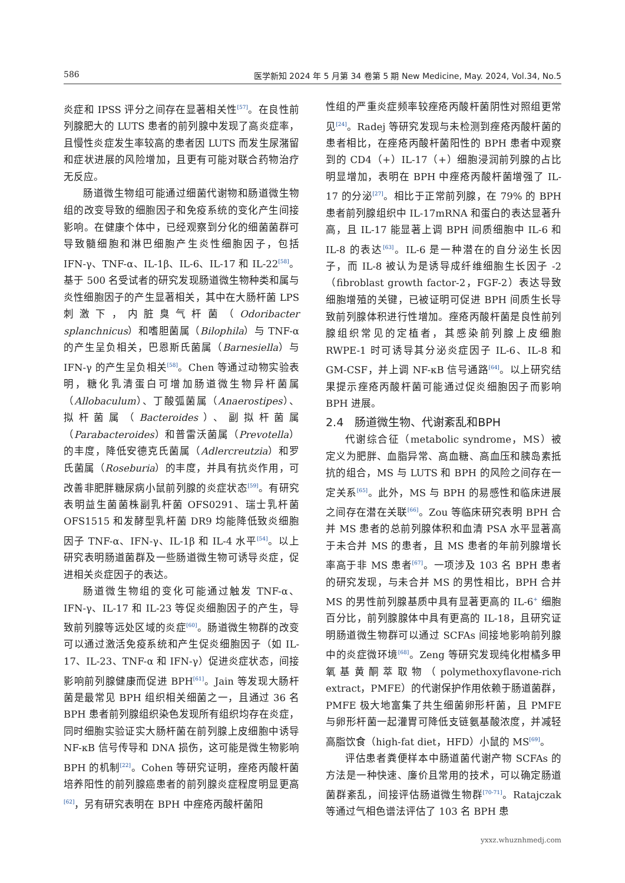586 医学新知 2024 年 5 月第 34 卷第 5 期 New Medicine, May. 2024, Vol.34, No.5
炎症和 IPSS 评分之间存在显著相关性<sup>[57]</sup>。在良性前列腺肥大的 LUTS 患者的前列腺中发现了高炎症率，且慢性炎症发生率较高的患者因 LUTS 而发生尿潴留和症状进展的风险增加，且更有可能对联合药物治疗无反应。
肠道微生物组可能通过细菌代谢物和肠道微生物组的改变导致的细胞因子和免疫系统的变化产生间接影响。在健康个体中，已经观察到分化的细菌菌群可导致髓细胞和淋巴细胞产生炎性细胞因子，包括 IFN-γ、TNF-α、IL-1β、IL-6、IL-17 和 IL-22<sup>[58]</sup>。基于 500 名受试者的研究发现肠道微生物种类和属与炎性细胞因子的产生显著相关，其中在大肠杆菌 LPS 刺激下，内脏臭气杆菌（Odoribacter splanchnicus）和嗜胆菌属（Bilophila）与 TNF-α 的产生呈负相关，巴恩斯氏菌属（Barnesiella）与 IFN-γ 的产生呈负相关<sup>[58]</sup>。Chen 等通过动物实验表明，糖化乳清蛋白可增加肠道微生物异杆菌属（Allobaculum）、丁酸弧菌属（Anaerostipes）、拟杆菌属（Bacteroides）、副拟杆菌属（Parabacteroides）和普雷沃菌属（Prevotella）的丰度，降低安德克氏菌属（Adlercreutzia）和罗氏菌属（Roseburia）的丰度，并具有抗炎作用，可改善非肥胖糖尿病小鼠前列腺的炎症状态<sup>[59]</sup>。有研究表明益生菌菌株副乳杆菌 OFS0291、瑞士乳杆菌 OFS1515 和发酵型乳杆菌 DR9 均能降低致炎细胞因子 TNF-α、IFN-γ、IL-1β 和 IL-4 水平<sup>[54]</sup>。以上研究表明肠道菌群及一些肠道微生物可诱导炎症，促进相关炎症因子的表达。
肠道微生物组的变化可能通过触发 TNF-α、IFN-γ、IL-17 和 IL-23 等促炎细胞因子的产生，导致前列腺等远处区域的炎症<sup>[60]</sup>。肠道微生物群的改变可以通过激活免疫系统和产生促炎细胞因子（如 IL-17、IL-23、TNF-α 和 IFN-γ）促进炎症状态，间接影响前列腺健康而促进 BPH<sup>[61]</sup>。Jain 等发现大肠杆菌是最常见 BPH 组织相关细菌之一，且通过 36 名 BPH 患者前列腺组织染色发现所有组织均存在炎症，同时细胞实验证实大肠杆菌在前列腺上皮细胞中诱导 NF-κB 信号传导和 DNA 损伤，这可能是微生物影响 BPH 的机制<sup>[22]</sup>。Cohen 等研究证明，痤疮丙酸杆菌培养阳性的前列腺癌患者的前列腺炎症程度明显更高<sup>[62]</sup>，另有研究表明在 BPH 中痤疮丙酸杆菌阳
性组的严重炎症频率较痤疮丙酸杆菌阴性对照组更常见<sup>[24]</sup>。Radej 等研究发现与未检测到痤疮丙酸杆菌的患者相比，在痤疮丙酸杆菌阳性的 BPH 患者中观察到的 CD4（+）IL-17（+）细胞浸润前列腺的占比明显增加，表明在 BPH 中痤疮丙酸杆菌增强了 IL-17 的分泌<sup>[27]</sup>。相比于正常前列腺，在 79% 的 BPH 患者前列腺组织中 IL-17mRNA 和蛋白的表达显著升高，且 IL-17 能显著上调 BPH 间质细胞中 IL-6 和 IL-8 的表达<sup>[63]</sup>。IL-6 是一种潜在的自分泌生长因子，而 IL-8 被认为是诱导成纤维细胞生长因子 -2（fibroblast growth factor-2，FGF-2）表达导致细胞增殖的关键，已被证明可促进 BPH 间质生长导致前列腺体积进行性增加。痤疮丙酸杆菌是良性前列腺组织常见的定植者，其感染前列腺上皮细胞 RWPE-1 时可诱导其分泌炎症因子 IL-6、IL-8 和 GM-CSF，并上调 NF-κB 信号通路<sup>[64]</sup>。以上研究结果提示痤疮丙酸杆菌可能通过促炎细胞因子而影响 BPH 进展。
2.4　肠道微生物、代谢紊乱和BPH
代谢综合征（metabolic syndrome，MS）被定义为肥胖、血脂异常、高血糖、高血压和胰岛素抵抗的组合，MS 与 LUTS 和 BPH 的风险之间存在一定关系<sup>[65]</sup>。此外，MS 与 BPH 的易感性和临床进展之间存在潜在关联<sup>[66]</sup>。Zou 等临床研究表明 BPH 合并 MS 患者的总前列腺体积和血清 PSA 水平显著高于未合并 MS 的患者，且 MS 患者的年前列腺增长率高于非 MS 患者<sup>[67]</sup>。一项涉及 103 名 BPH 患者的研究发现，与未合并 MS 的男性相比，BPH 合并 MS 的男性前列腺基质中具有显著更高的 IL-6<sup>+</sup> 细胞百分比，前列腺腺体中具有更高的 IL-18，且研究证明肠道微生物群可以通过 SCFAs 间接地影响前列腺中的炎症微环境<sup>[68]</sup>。Zeng 等研究发现纯化柑橘多甲氧基黄酮萃取物（polymethoxyflavone-rich extract，PMFE）的代谢保护作用依赖于肠道菌群，PMFE 极大地富集了共生细菌卵形杆菌，且 PMFE 与卵形杆菌一起灌胃可降低支链氨基酸浓度，并减轻高脂饮食（high-fat diet，HFD）小鼠的 MS<sup>[69]</sup>。
评估患者粪便样本中肠道菌代谢产物 SCFAs 的方法是一种快速、廉价且常用的技术，可以确定肠道菌群紊乱，间接评估肠道微生物群<sup>[70-71]</sup>。Ratajczak 等通过气相色谱法评估了 103 名 BPH 患
yxxz.whuznhmedj.com